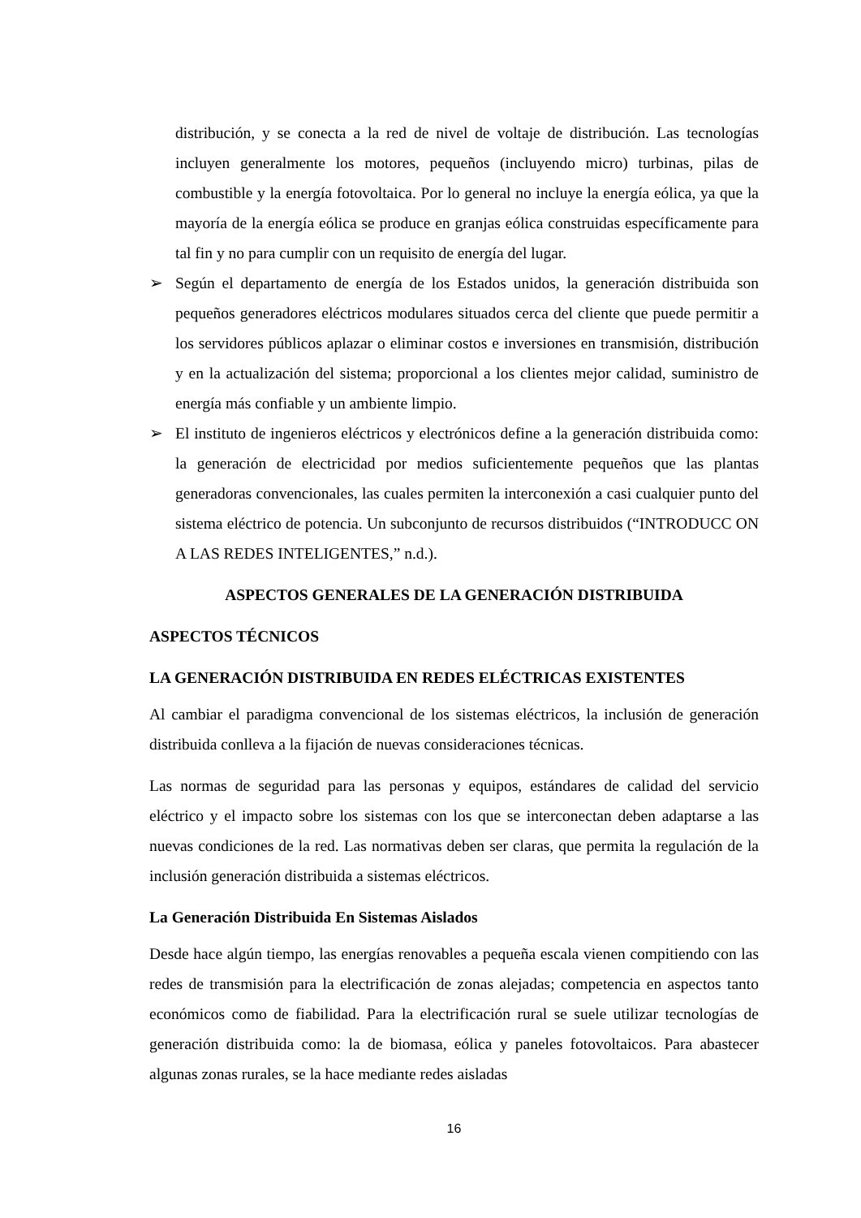distribución, y se conecta a la red de nivel de voltaje de distribución. Las tecnologías incluyen generalmente los motores, pequeños (incluyendo micro) turbinas, pilas de combustible y la energía fotovoltaica. Por lo general no incluye la energía eólica, ya que la mayoría de la energía eólica se produce en granjas eólica construidas específicamente para tal fin y no para cumplir con un requisito de energía del lugar.
➢ Según el departamento de energía de los Estados unidos, la generación distribuida son pequeños generadores eléctricos modulares situados cerca del cliente que puede permitir a los servidores públicos aplazar o eliminar costos e inversiones en transmisión, distribución y en la actualización del sistema; proporcional a los clientes mejor calidad, suministro de energía más confiable y un ambiente limpio.
➢ El instituto de ingenieros eléctricos y electrónicos define a la generación distribuida como: la generación de electricidad por medios suficientemente pequeños que las plantas generadoras convencionales, las cuales permiten la interconexión a casi cualquier punto del sistema eléctrico de potencia. Un subconjunto de recursos distribuidos (“INTRODUCC ON A LAS REDES INTELIGENTES,” n.d.).
ASPECTOS GENERALES DE LA GENERACIÓN DISTRIBUIDA
ASPECTOS TÉCNICOS
LA GENERACIÓN DISTRIBUIDA EN REDES ELÉCTRICAS EXISTENTES
Al cambiar el paradigma convencional de los sistemas eléctricos, la inclusión de generación distribuida conlleva a la fijación de nuevas consideraciones técnicas.
Las normas de seguridad para las personas y equipos, estándares de calidad del servicio eléctrico y el impacto sobre los sistemas con los que se interconectan deben adaptarse a las nuevas condiciones de la red. Las normativas deben ser claras, que permita la regulación de la inclusión generación distribuida a sistemas eléctricos.
La Generación Distribuida En Sistemas Aislados
Desde hace algún tiempo, las energías renovables a pequeña escala vienen compitiendo con las redes de transmisión para la electrificación de zonas alejadas; competencia en aspectos tanto económicos como de fiabilidad. Para la electrificación rural se suele utilizar tecnologías de generación distribuida como: la de biomasa, eólica y paneles fotovoltaicos. Para abastecer algunas zonas rurales, se la hace mediante redes aisladas
16